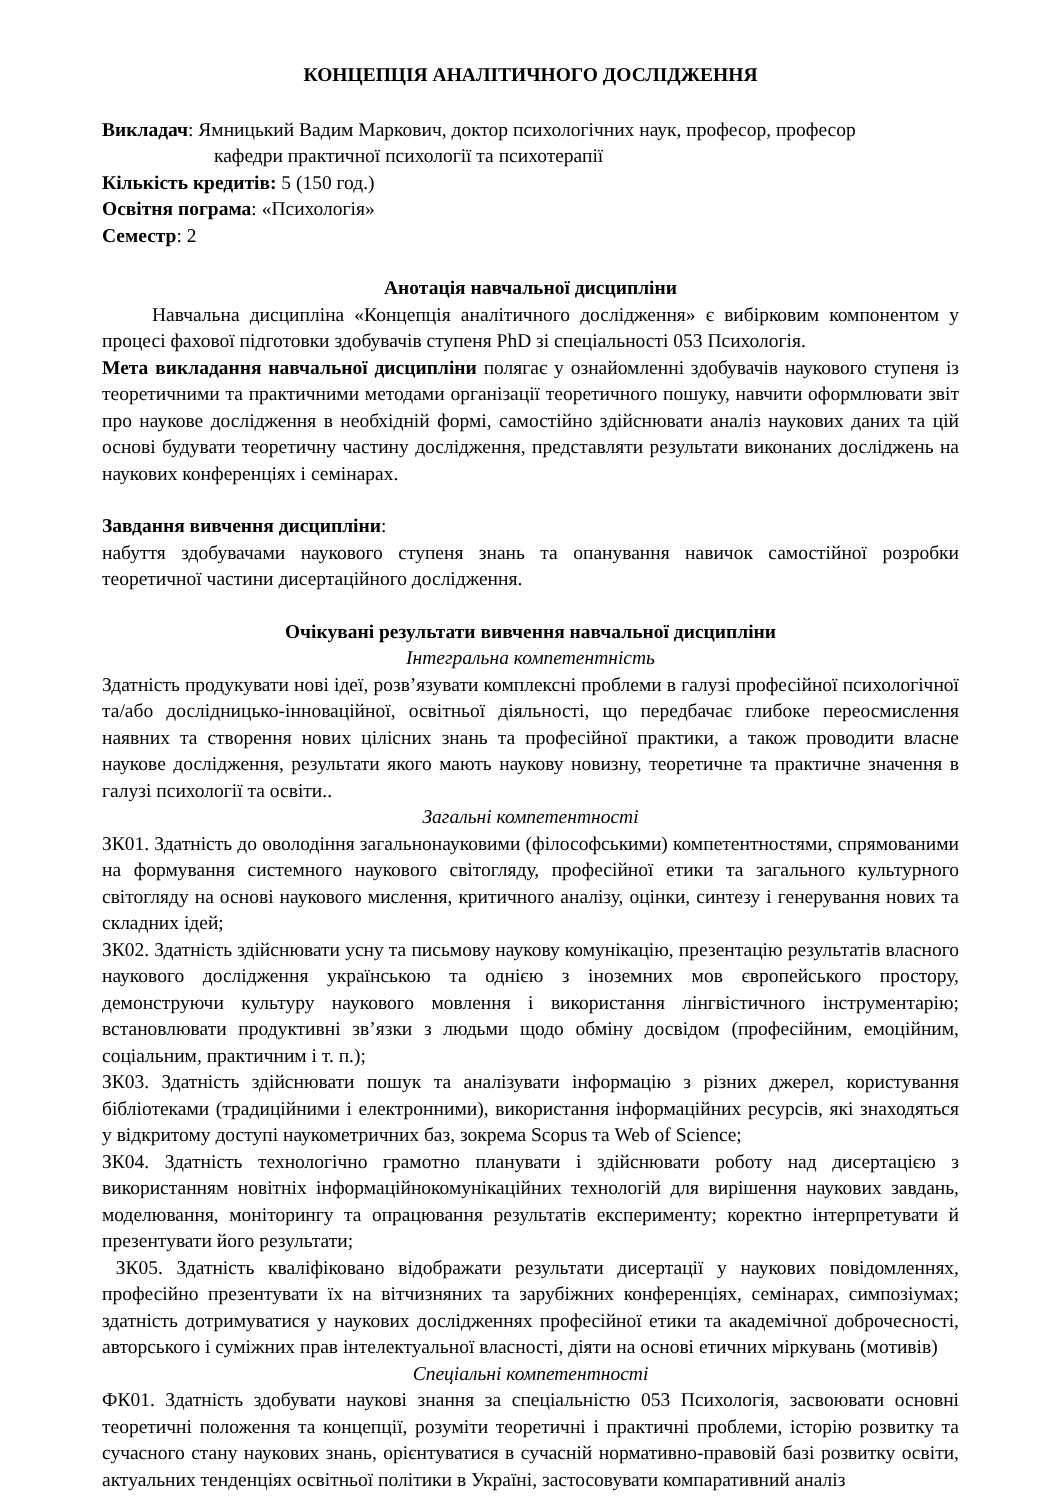КОНЦЕПЦІЯ АНАЛІТИЧНОГО ДОСЛІДЖЕННЯ
Викладач: Ямницький Вадим Маркович, доктор психологічних наук, професор, професор
кафедри практичної психології та психотерапії
Кількість кредитів: 5 (150 год.)
Освітня пограма: «Психологія»
Семестр: 2
Анотація навчальної дисципліни
Навчальна дисципліна «Концепція аналітичного дослідження» є вибірковим компонентом у процесі фахової підготовки здобувачів ступеня PhD зі спеціальності 053 Психологія.
Мета викладання навчальної дисципліни полягає у ознайомленні здобувачів наукового ступеня із теоретичними та практичними методами організації теоретичного пошуку, навчити оформлювати звіт про наукове дослідження в необхідній формі, самостійно здійснювати аналіз наукових даних та цій основі будувати теоретичну частину дослідження, представляти результати виконаних досліджень на наукових конференціях і семінарах.
Завдання вивчення дисципліни:
набуття здобувачами наукового ступеня знань та опанування навичок самостійної розробки теоретичної частини дисертаційного дослідження.
Очікувані результати вивчення навчальної дисципліни
Інтегральна компетентність
Здатність продукувати нові ідеї, розв’язувати комплексні проблеми в галузі професійної психологічної та/або дослідницько-інноваційної, освітньої діяльності, що передбачає глибоке переосмислення наявних та створення нових цілісних знань та професійної практики, а також проводити власне наукове дослідження, результати якого мають наукову новизну, теоретичне та практичне значення в галузі психології та освіти..
Загальні компетентності
ЗК01. Здатність до оволодіння загальнонауковими (філософськими) компетентностями, спрямованими на формування системного наукового світогляду, професійної етики та загального культурного світогляду на основі наукового мислення, критичного аналізу, оцінки, синтезу і генерування нових та складних ідей;
ЗК02. Здатність здійснювати усну та письмову наукову комунікацію, презентацію результатів власного наукового дослідження українською та однією з іноземних мов європейського простору, демонструючи культуру наукового мовлення і використання лінгвістичного інструментарію; встановлювати продуктивні зв’язки з людьми щодо обміну досвідом (професійним, емоційним, соціальним, практичним і т. п.);
ЗК03. Здатність здійснювати пошук та аналізувати інформацію з різних джерел, користування бібліотеками (традиційними і електронними), використання інформаційних ресурсів, які знаходяться у відкритому доступі наукометричних баз, зокрема Scopus та Web of Science;
ЗК04. Здатність технологічно грамотно планувати і здійснювати роботу над дисертацією з використанням новітніх інформаційнокомунікаційних технологій для вирішення наукових завдань, моделювання, моніторингу та опрацювання результатів експерименту; коректно інтерпретувати й презентувати його результати;
ЗК05. Здатність кваліфіковано відображати результати дисертації у наукових повідомленнях, професійно презентувати їх на вітчизняних та зарубіжних конференціях, семінарах, симпозіумах; здатність дотримуватися у наукових дослідженнях професійної етики та академічної доброчесності, авторського і суміжних прав інтелектуальної власності, діяти на основі етичних міркувань (мотивів)
Спеціальні компетентності
ФК01. Здатність здобувати наукові знання за спеціальністю 053 Психологія, засвоювати основні теоретичні положення та концепції, розуміти теоретичні і практичні проблеми, історію розвитку та сучасного стану наукових знань, орієнтуватися в сучасній нормативно-правовій базі розвитку освіти, актуальних тенденціях освітньої політики в Україні, застосовувати компаративний аналіз